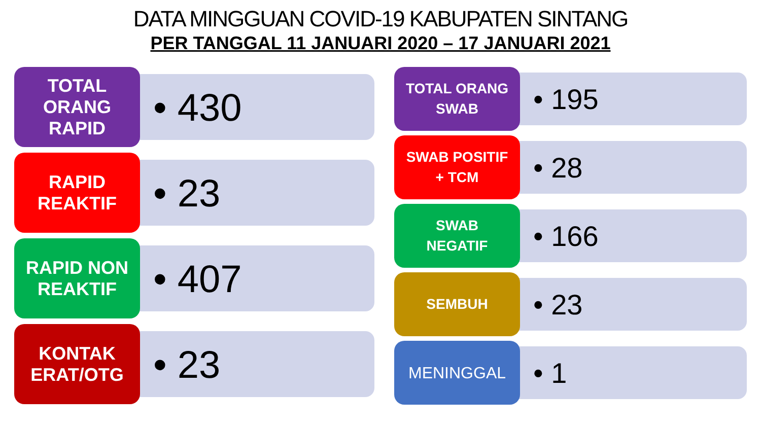DATA MINGGUAN COVID-19 KABUPATEN SINTANG
PER TANGGAL 11 JANUARI 2020 – 17 JANUARI 2021
TOTAL
ORANG
RAPID
• 430
RAPID
REAKTIF
• 23
RAPID NON
REAKTIF
• 407
KONTAK
ERAT/OTG
• 23
TOTAL ORANG
SWAB
• 195
SWAB POSITIF
+ TCM
• 28
SWAB
NEGATIF
• 166
SEMBUH
• 23
MENINGGAL
• 1